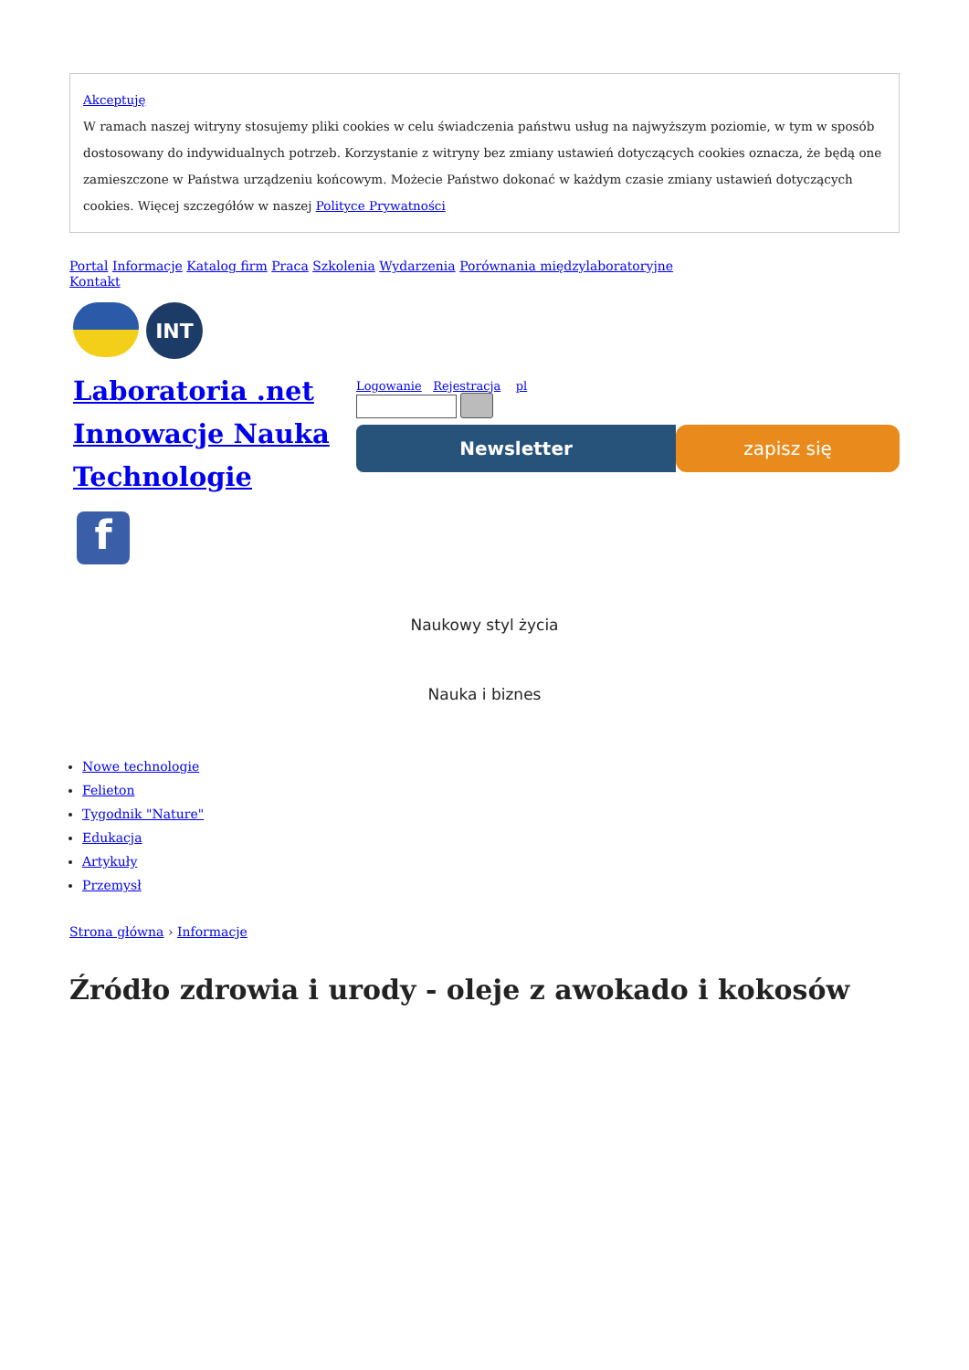Akceptuję
W ramach naszej witryny stosujemy pliki cookies w celu świadczenia państwu usług na najwyższym poziomie, w tym w sposób dostosowany do indywidualnych potrzeb. Korzystanie z witryny bez zmiany ustawień dotyczących cookies oznacza, że będą one zamieszczone w Państwa urządzeniu końcowym. Możecie Państwo dokonać w każdym czasie zmiany ustawień dotyczących cookies. Więcej szczegółów w naszej Polityce Prywatności
Portal Informacje Katalog firm Praca Szkolenia Wydarzenia Porównania międzylaboratoryjne
Kontakt
INT
Laboratoria .net Innowacje Nauka Technologie
f
Logowanie Rejestracja pl
Newsletter zapisz się
Naukowy styl życia
Nauka i biznes
Nowe technologie
Felieton
Tygodnik "Nature"
Edukacja
Artykuły
Przemysł
Strona główna › Informacje
Źródło zdrowia i urody - oleje z awokado i kokosów